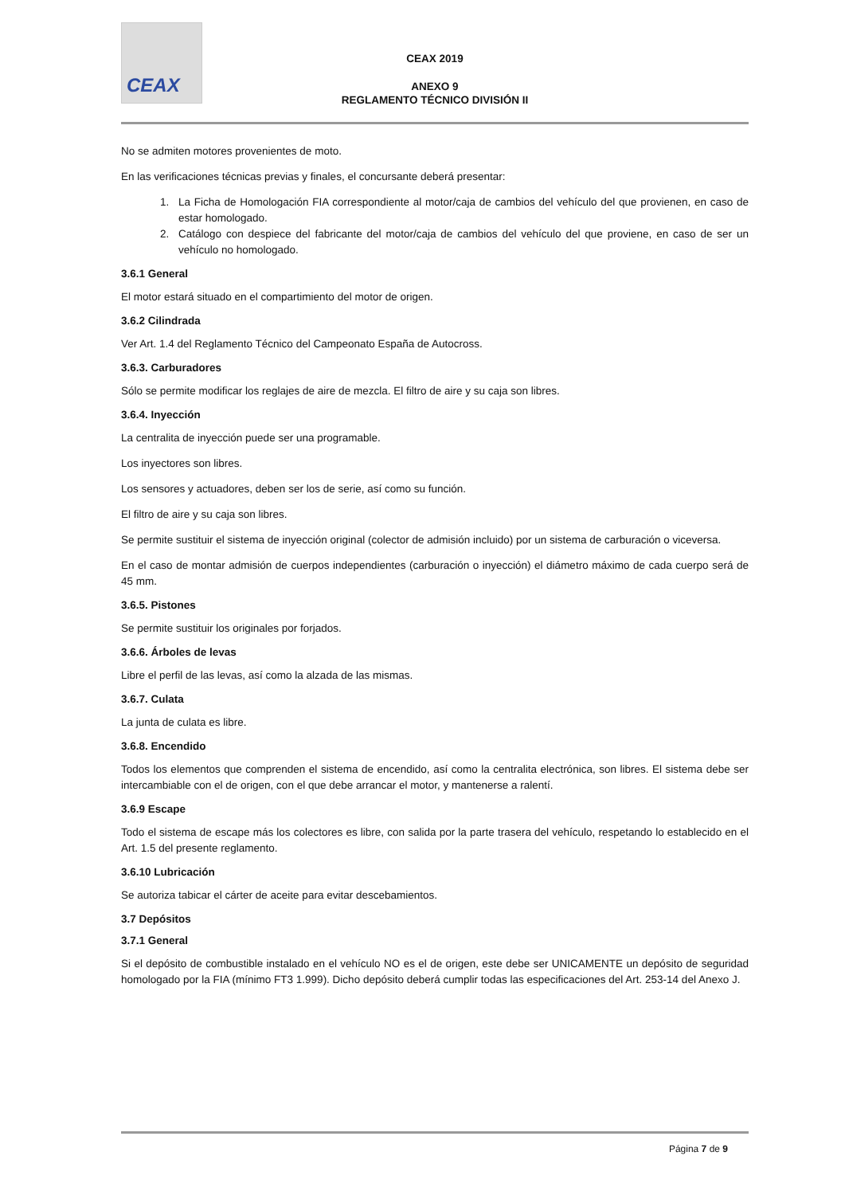CEAX
CEAX 2019
ANEXO 9
REGLAMENTO TÉCNICO DIVISIÓN II
No se admiten motores provenientes de moto.
En las verificaciones técnicas previas y finales, el concursante deberá presentar:
1. La Ficha de Homologación FIA correspondiente al motor/caja de cambios del vehículo del que provienen, en caso de estar homologado.
2. Catálogo con despiece del fabricante del motor/caja de cambios del vehículo del que proviene, en caso de ser un vehículo no homologado.
3.6.1 General
El motor estará situado en el compartimiento del motor de origen.
3.6.2 Cilindrada
Ver Art. 1.4 del Reglamento Técnico del Campeonato España de Autocross.
3.6.3. Carburadores
Sólo se permite modificar los reglajes de aire de mezcla. El filtro de aire y su caja son libres.
3.6.4. Inyección
La centralita de inyección puede ser una programable.
Los inyectores son libres.
Los sensores y actuadores, deben ser los de serie, así como su función.
El filtro de aire y su caja son libres.
Se permite sustituir el sistema de inyección original (colector de admisión incluido) por un sistema de carburación o viceversa.
En el caso de montar admisión de cuerpos independientes (carburación o inyección) el diámetro máximo de cada cuerpo será de 45 mm.
3.6.5. Pistones
Se permite sustituir los originales por forjados.
3.6.6. Árboles de levas
Libre el perfil de las levas, así como la alzada de las mismas.
3.6.7. Culata
La junta de culata es libre.
3.6.8. Encendido
Todos los elementos que comprenden el sistema de encendido, así como la centralita electrónica, son libres. El sistema debe ser intercambiable con el de origen, con el que debe arrancar el motor, y mantenerse a ralentí.
3.6.9 Escape
Todo el sistema de escape más los colectores es libre, con salida por la parte trasera del vehículo, respetando lo establecido en el Art. 1.5 del presente reglamento.
3.6.10 Lubricación
Se autoriza tabicar el cárter de aceite para evitar descebamientos.
3.7 Depósitos
3.7.1 General
Si el depósito de combustible instalado en el vehículo NO es el de origen, este debe ser UNICAMENTE un depósito de seguridad homologado por la FIA (mínimo FT3 1.999). Dicho depósito deberá cumplir todas las especificaciones del Art. 253-14 del Anexo J.
Página 7 de 9